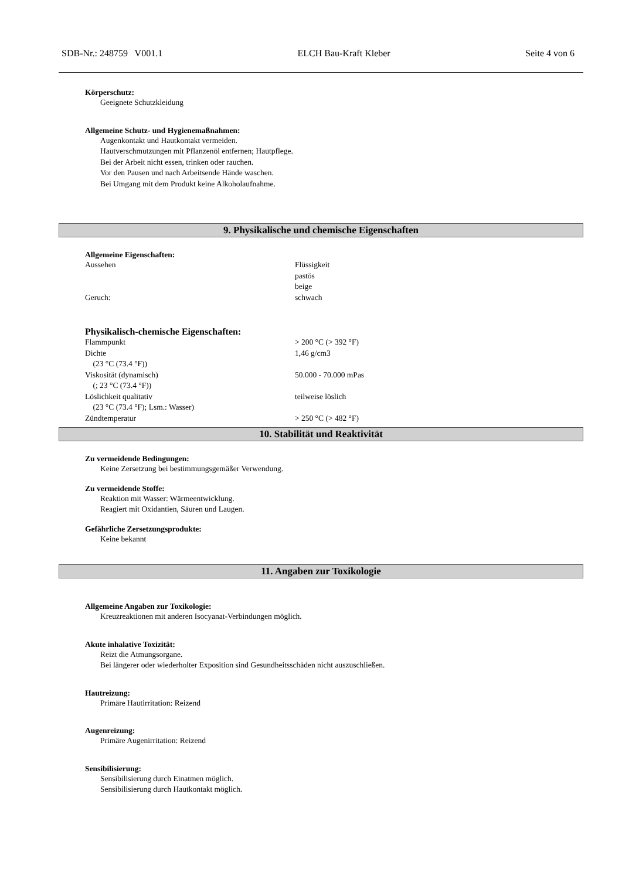SDB-Nr.: 248759 V001.1 ELCH Bau-Kraft Kleber Seite 4 von 6
Körperschutz:
Geeignete Schutzkleidung
Allgemeine Schutz- und Hygienemaßnahmen:
Augenkontakt und Hautkontakt vermeiden.
Hautverschmutzungen mit Pflanzenöl entfernen; Hautpflege.
Bei der Arbeit nicht essen, trinken oder rauchen.
Vor den Pausen und nach Arbeitsende Hände waschen.
Bei Umgang mit dem Produkt keine Alkoholaufnahme.
9. Physikalische und chemische Eigenschaften
Allgemeine Eigenschaften:
| Aussehen | Flüssigkeit pastös beige |
| Geruch: | schwach |
Physikalisch-chemische Eigenschaften:
| Flammpunkt | > 200 °C (> 392 °F) |
| Dichte (23 °C (73.4 °F)) | 1,46 g/cm3 |
| Viskosität (dynamisch) (; 23 °C (73.4 °F)) | 50.000 - 70.000 mPas |
| Löslichkeit qualitativ (23 °C (73.4 °F); Lsm.: Wasser) | teilweise löslich |
| Zündtemperatur | > 250 °C (> 482 °F) |
10. Stabilität und Reaktivität
Zu vermeidende Bedingungen:
Keine Zersetzung bei bestimmungsgemäßer Verwendung.
Zu vermeidende Stoffe:
Reaktion mit Wasser: Wärmeentwicklung.
Reagiert mit Oxidantien, Säuren und Laugen.
Gefährliche Zersetzungsprodukte:
Keine bekannt
11. Angaben zur Toxikologie
Allgemeine Angaben zur Toxikologie:
Kreuzreaktionen mit anderen Isocyanat-Verbindungen möglich.
Akute inhalative Toxizität:
Reizt die Atmungsorgane.
Bei längerer oder wiederholter Exposition sind Gesundheitsschäden nicht auszuschließen.
Hautreizung:
Primäre Hautirritation: Reizend
Augenreizung:
Primäre Augenirritation: Reizend
Sensibilisierung:
Sensibilisierung durch Einatmen möglich.
Sensibilisierung durch Hautkontakt möglich.